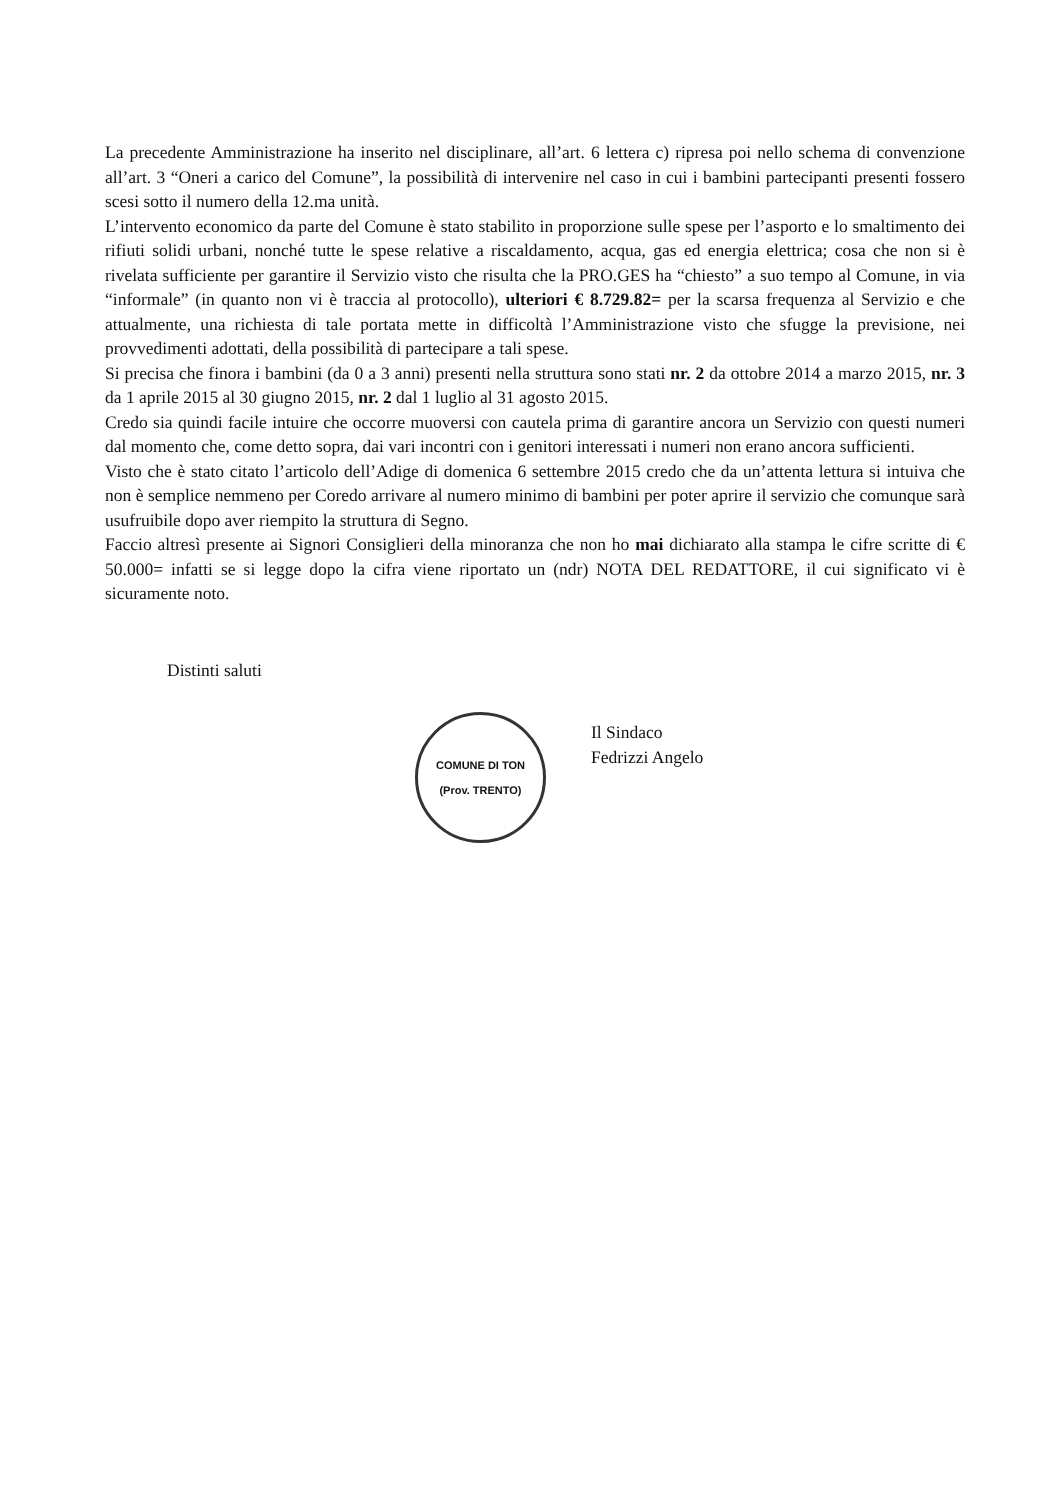La precedente Amministrazione ha inserito nel disciplinare, all’art. 6 lettera c) ripresa poi nello schema di convenzione all’art. 3 “Oneri a carico del Comune”, la possibilità di intervenire nel caso in cui i bambini partecipanti presenti fossero scesi sotto il numero della 12.ma unità.
L’intervento economico da parte del Comune è stato stabilito in proporzione sulle spese per l’asporto e lo smaltimento dei rifiuti solidi urbani, nonché tutte le spese relative a riscaldamento, acqua, gas ed energia elettrica; cosa che non si è rivelata sufficiente per garantire il Servizio visto che risulta che la PRO.GES ha “chiesto” a suo tempo al Comune, in via “informale” (in quanto non vi è traccia al protocollo), ulteriori € 8.729.82= per la scarsa frequenza al Servizio e che attualmente, una richiesta di tale portata mette in difficoltà l’Amministrazione visto che sfugge la previsione, nei provvedimenti adottati, della possibilità di partecipare a tali spese.
Si precisa che finora i bambini (da 0 a 3 anni) presenti nella struttura sono stati nr. 2 da ottobre 2014 a marzo 2015, nr. 3 da 1 aprile 2015 al 30 giugno 2015, nr. 2 dal 1 luglio al 31 agosto 2015.
Credo sia quindi facile intuire che occorre muoversi con cautela prima di garantire ancora un Servizio con questi numeri dal momento che, come detto sopra, dai vari incontri con i genitori interessati i numeri non erano ancora sufficienti.
Visto che è stato citato l’articolo dell’Adige di domenica 6 settembre 2015 credo che da un’attenta lettura si intuiva che non è semplice nemmeno per Coredo arrivare al numero minimo di bambini per poter aprire il servizio che comunque sarà usufruibile dopo aver riempito la struttura di Segno.
Faccio altresì presente ai Signori Consiglieri della minoranza che non ho mai dichiarato alla stampa le cifre scritte di € 50.000= infatti se si legge dopo la cifra viene riportato un (ndr) NOTA DEL REDATTORE, il cui significato vi è sicuramente noto.
Distinti saluti
COMUNE DI TON
(Prov. TRENTO)
Il Sindaco
Fedrizzi Angelo